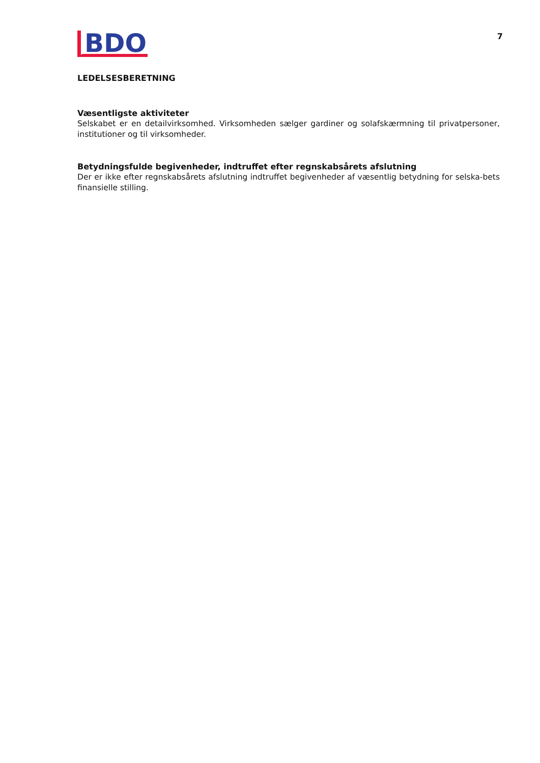BDO
7
LEDELSESBERETNING
Væsentligste aktiviteter
Selskabet er en detailvirksomhed. Virksomheden sælger gardiner og solafskærmning til privatpersoner, institutioner og til virksomheder.
Betydningsfulde begivenheder, indtruffet efter regnskabsårets afslutning
Der er ikke efter regnskabsårets afslutning indtruffet begivenheder af væsentlig betydning for selska-bets finansielle stilling.